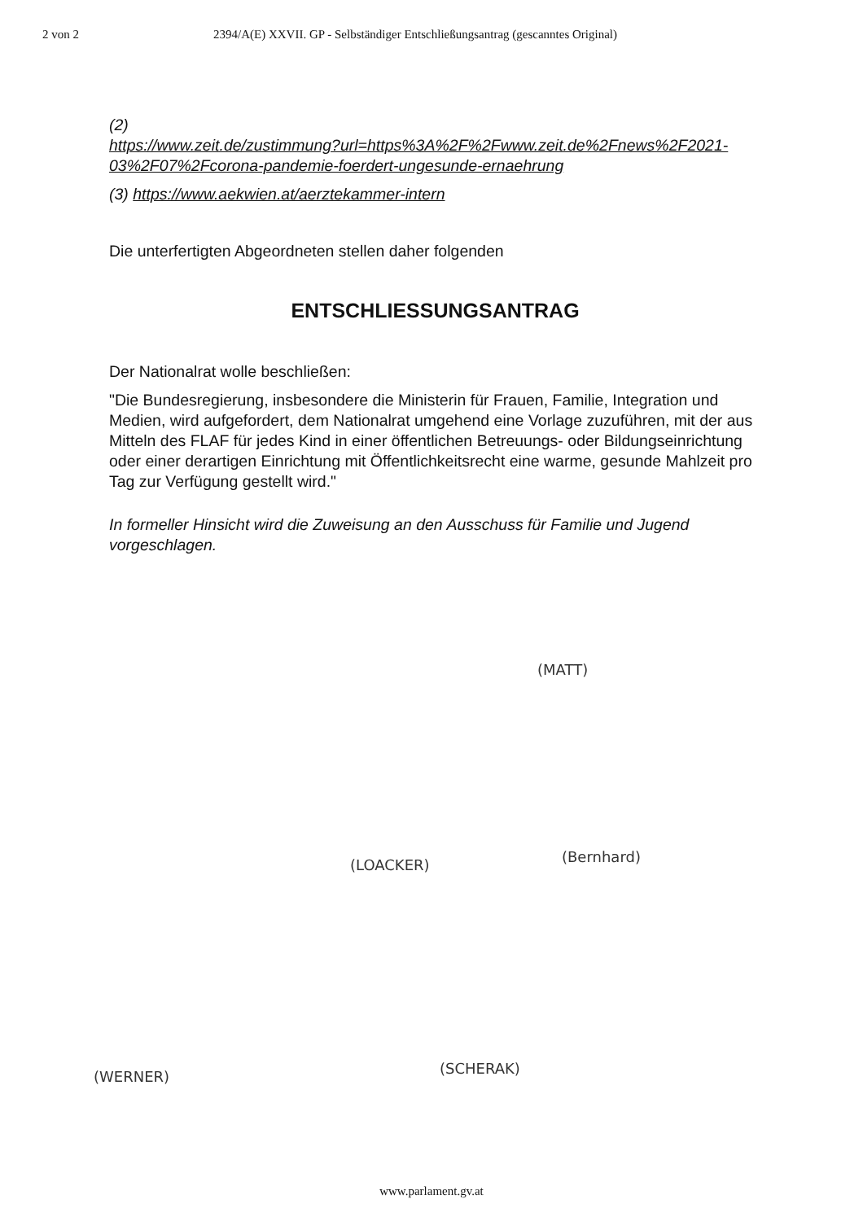2 von 2 2394/A(E) XXVII. GP - Selbständiger Entschließungsantrag (gescanntes Original)
(2)
https://www.zeit.de/zustimmung?url=https%3A%2F%2Fwww.zeit.de%2Fnews%2F2021-03%2F07%2Fcorona-pandemie-foerdert-ungesunde-ernaehrung
(3) https://www.aekwien.at/aerztekammer-intern
Die unterfertigten Abgeordneten stellen daher folgenden
ENTSCHLIESSUNGSANTRAG
Der Nationalrat wolle beschließen:
"Die Bundesregierung, insbesondere die Ministerin für Frauen, Familie, Integration und Medien, wird aufgefordert, dem Nationalrat umgehend eine Vorlage zuzuführen, mit der aus Mitteln des FLAF für jedes Kind in einer öffentlichen Betreuungs- oder Bildungseinrichtung oder einer derartigen Einrichtung mit Öffentlichkeitsrecht eine warme, gesunde Mahlzeit pro Tag zur Verfügung gestellt wird."
In formeller Hinsicht wird die Zuweisung an den Ausschuss für Familie und Jugend vorgeschlagen.
(MATT)
(Bernhard) (LOACKER)
(WERNER) (SCHERAK)
www.parlament.gv.at